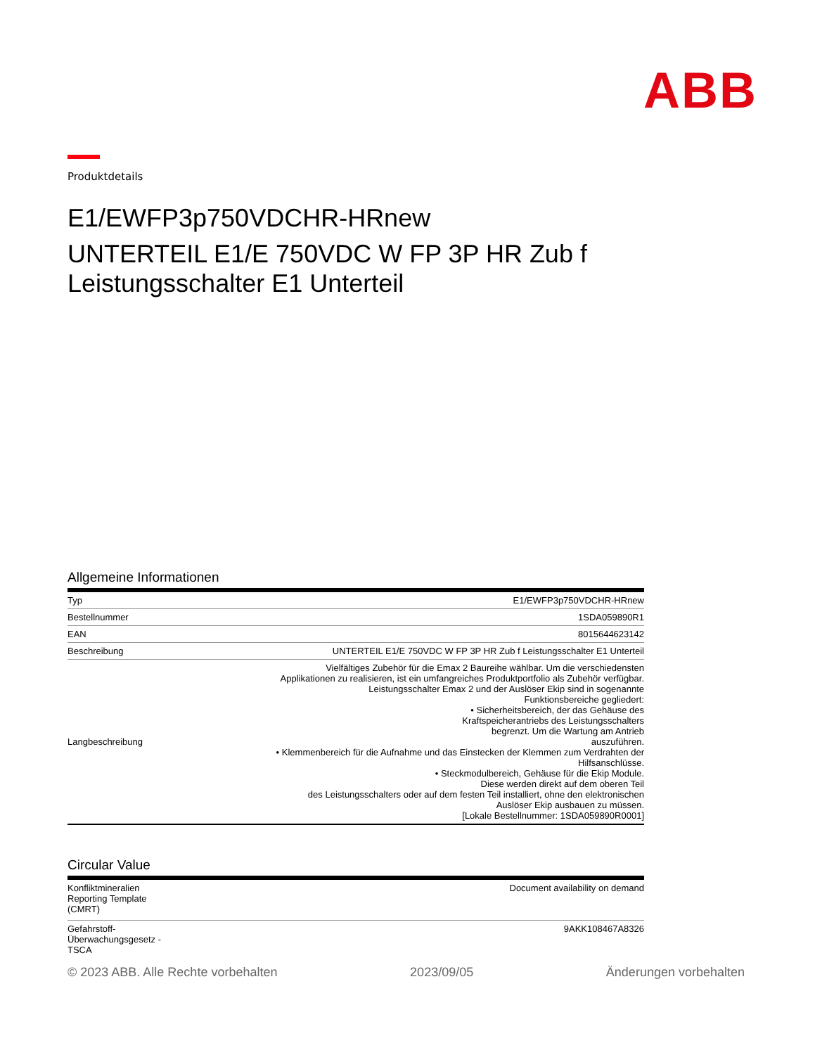ABB
Produktdetails
E1/EWFP3p750VDCHR-HRnew
UNTERTEIL E1/E 750VDC W FP 3P HR Zub f Leistungsschalter E1 Unterteil
Allgemeine Informationen
| Typ | E1/EWFP3p750VDCHR-HRnew |
| Bestellnummer | 1SDA059890R1 |
| EAN | 8015644623142 |
| Beschreibung | UNTERTEIL E1/E 750VDC W FP 3P HR Zub f Leistungsschalter E1 Unterteil |
| Langbeschreibung | Vielfältiges Zubehör für die Emax 2 Baureihe wählbar. Um die verschiedensten Applikationen zu realisieren, ist ein umfangreiches Produktportfolio als Zubehör verfügbar. Leistungsschalter Emax 2 und der Auslöser Ekip sind in sogenannte Funktionsbereiche gegliedert: • Sicherheitsbereich, der das Gehäuse des Kraftspeicherantriebs des Leistungsschalters begrenzt. Um die Wartung am Antrieb auszuführen. • Klemmenbereich für die Aufnahme und das Einstecken der Klemmen zum Verdrahten der Hilfsanschlüsse. • Steckmodulbereich, Gehäuse für die Ekip Module. Diese werden direkt auf dem oberen Teil des Leistungsschalters oder auf dem festen Teil installiert, ohne den elektronischen Auslöser Ekip ausbauen zu müssen. [Lokale Bestellnummer: 1SDA059890R0001] |
Circular Value
| Konfliktmineralien Reporting Template (CMRT) | Document availability on demand |
| Gefahrstoff- Überwachungsgesetz - TSCA | 9AKK108467A8326 |
© 2023 ABB. Alle Rechte vorbehalten 2023/09/05 Änderungen vorbehalten